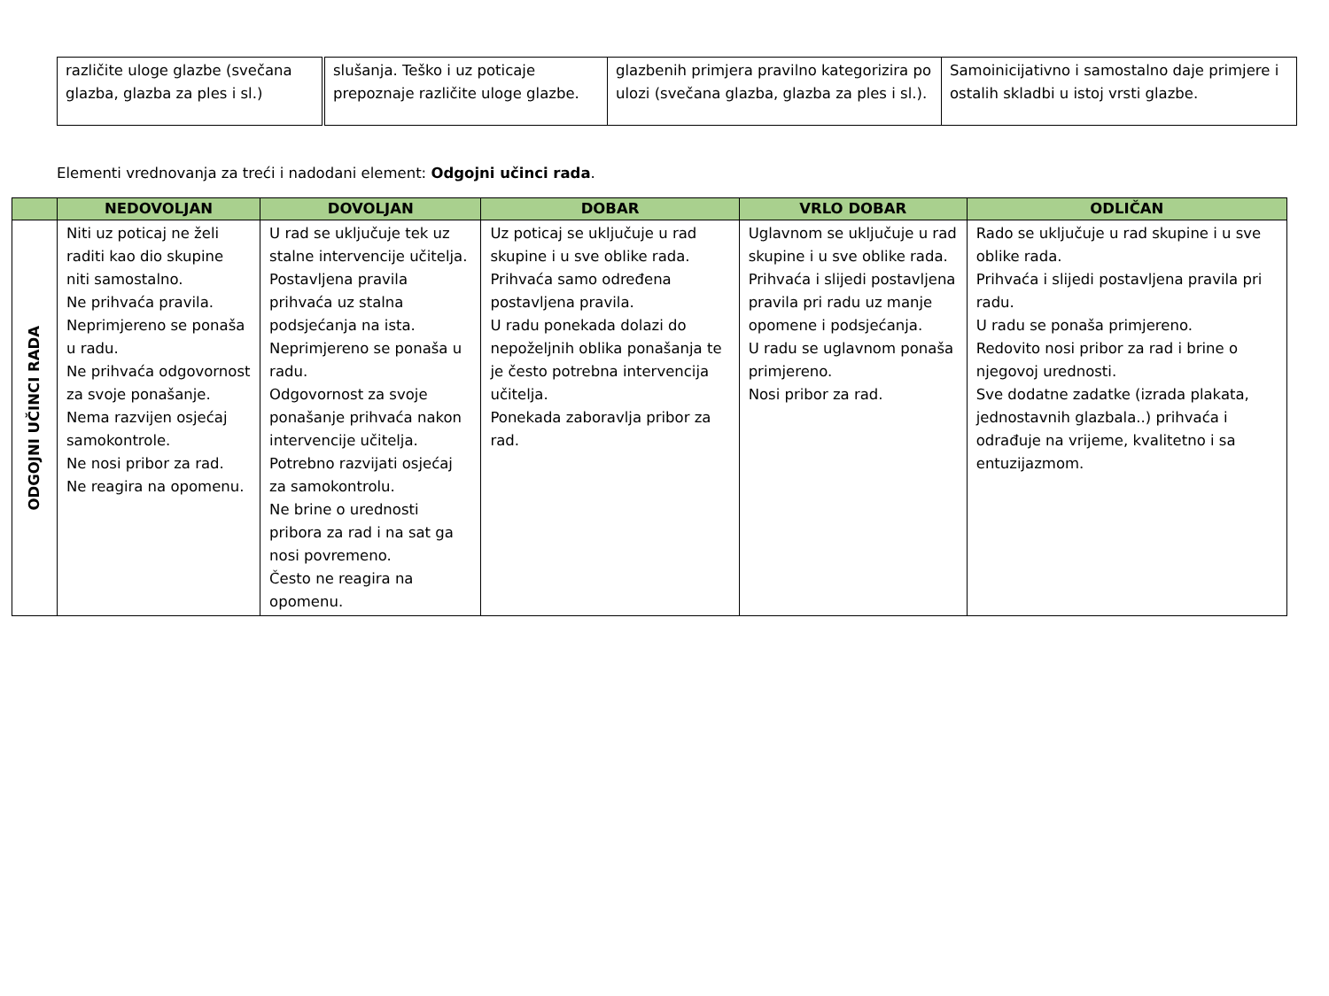| različite uloge glazbe (svečana glazba, glazba za ples i sl.) | slušanja. Teško i uz poticaje prepoznaje različite uloge glazbe. | glazbenih primjera pravilno kategorizira po ulozi (svečana glazba, glazba za ples i sl.). | Samoinicijativno i samostalno daje primjere i ostalih skladbi u istoj vrsti glazbe. |
Elementi vrednovanja za treći i nadodani element: Odgojni učinci rada.
| | NEDOVOLJAN | DOVOLJAN | DOBAR | VRLO DOBAR | ODLIČAN |
| --- | --- | --- | --- | --- | --- |
| ODGOJNI UČINCI RADA | Niti uz poticaj ne želi raditi kao dio skupine niti samostalno. Ne prihvaća pravila. Neprimjereno se ponaša u radu. Ne prihvaća odgovornost za svoje ponašanje. Nema razvijen osjećaj samokontrole. Ne nosi pribor za rad. Ne reagira na opomenu. | U rad se uključuje tek uz stalne intervencije učitelja. Postavljena pravila prihvaća uz stalna podsjećanja na ista. Neprimjereno se ponaša u radu. Odgovornost za svoje ponašanje prihvaća nakon intervencije učitelja. Potrebno razvijati osjećaj za samokontrolu. Ne brine o urednosti pribora za rad i na sat ga nosi povremeno. Često ne reagira na opomenu. | Uz poticaj se uključuje u rad skupine i u sve oblike rada. Prihvaća samo određena postavljena pravila. U radu ponekada dolazi do nepoželjnih oblika ponašanja te je često potrebna intervencija učitelja. Ponekada zaboravlja pribor za rad. | Uglavnom se uključuje u rad skupine i u sve oblike rada. Prihvaća i slijedi postavljena pravila pri radu uz manje opomene i podsjećanja. U radu se uglavnom ponaša primjereno. Nosi pribor za rad. | Rado se uključuje u rad skupine i u sve oblike rada. Prihvaća i slijedi postavljena pravila pri radu. U radu se ponaša primjereno. Redovito nosi pribor za rad i brine o njegovoj urednosti. Sve dodatne zadatke (izrada plakata, jednostavnih glazbala..) prihvaća i odrađuje na vrijeme, kvalitetno i sa entuzijazmom. |